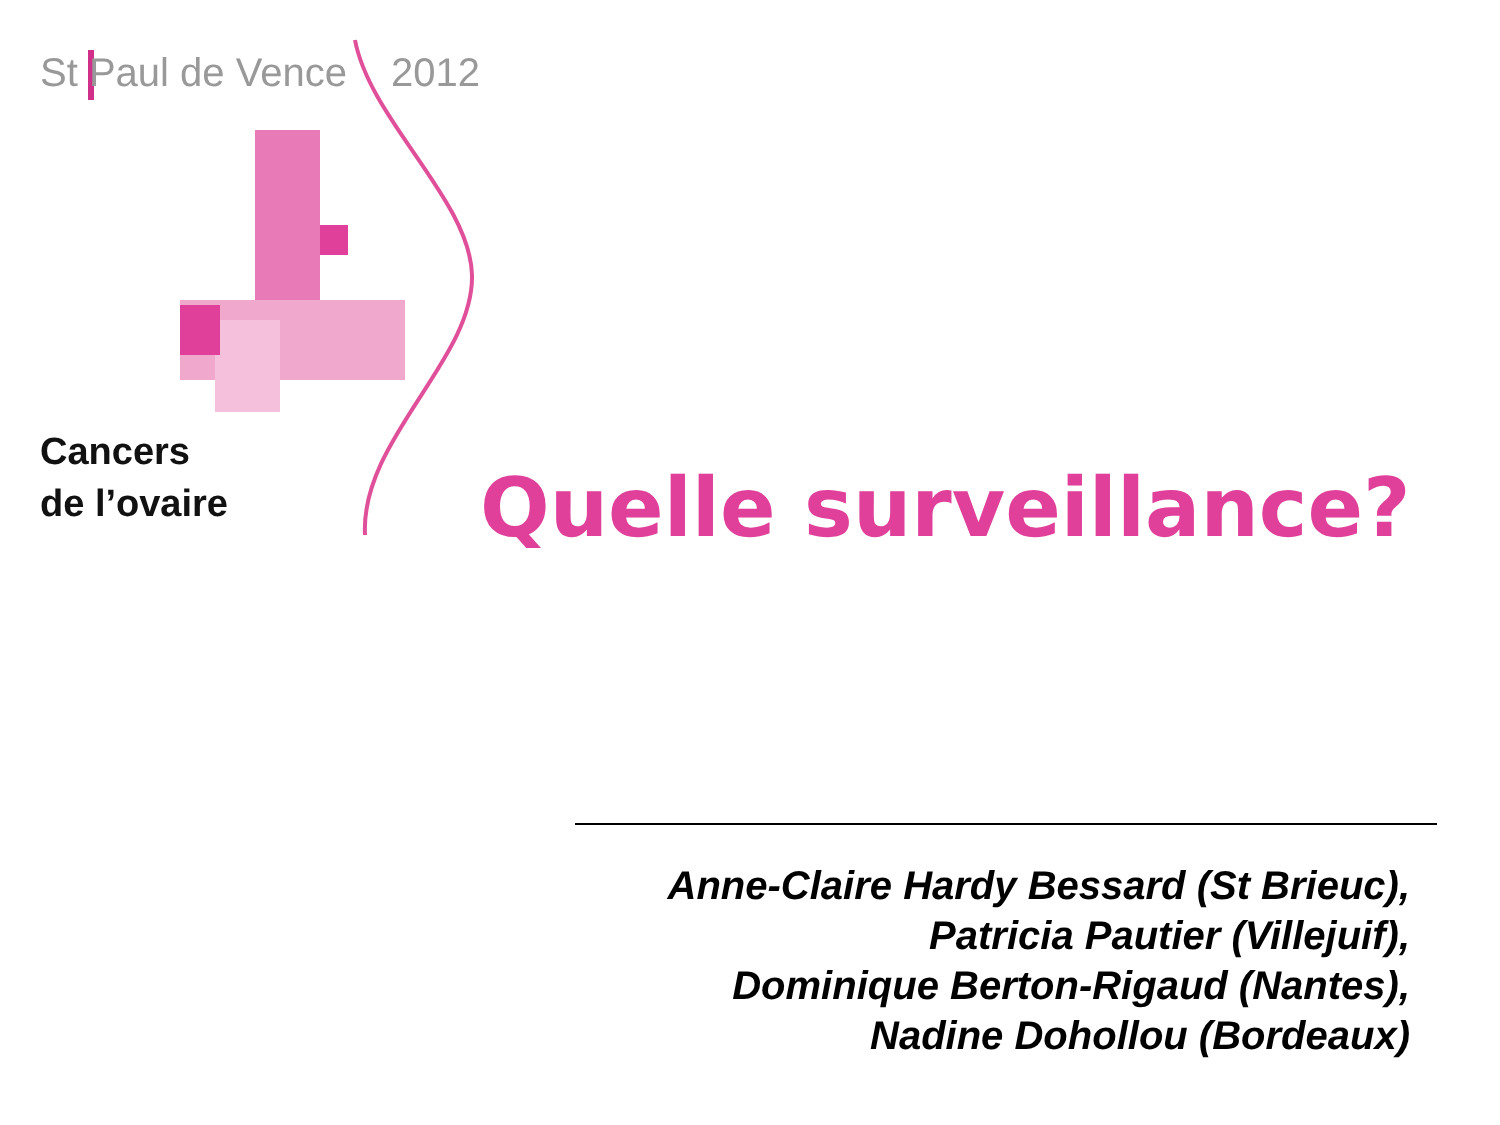St Paul de Vence 2012
Cancers
de l’ovaire
Quelle surveillance?
Anne-Claire Hardy Bessard (St Brieuc),
Patricia Pautier (Villejuif),
Dominique Berton-Rigaud (Nantes),
Nadine Dohollou (Bordeaux)